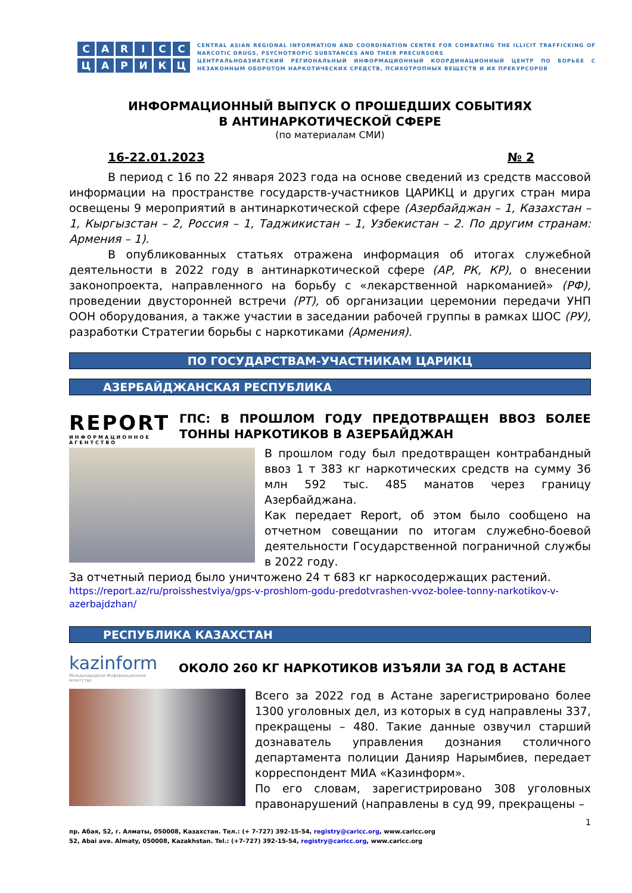CARICC
ЦАРИКЦ
CENTRAL ASIAN REGIONAL INFORMATION AND COORDINATION CENTRE FOR COMBATING THE ILLICIT TRAFFICKING OF NARCOTIC DRUGS, PSYCHOTROPIC SUBSTANCES AND THEIR PRECURSORS
ЦЕНТРАЛЬНОАЗИАТСКИЙ РЕГИОНАЛЬНЫЙ ИНФОРМАЦИОННЫЙ КООРДИНАЦИОННЫЙ ЦЕНТР ПО БОРЬБЕ С НЕЗАКОННЫМ ОБОРОТОМ НАРКОТИЧЕСКИХ СРЕДСТВ, ПСИХОТРОПНЫХ ВЕЩЕСТВ И ИХ ПРЕКУРСОРОВ
ИНФОРМАЦИОННЫЙ ВЫПУСК О ПРОШЕДШИХ СОБЫТИЯХ
В АНТИНАРКОТИЧЕСКОЙ СФЕРЕ
(по материалам СМИ)
16-22.01.2023 № 2
В период с 16 по 22 января 2023 года на основе сведений из средств массовой информации на пространстве государств-участников ЦАРИКЦ и других стран мира освещены 9 мероприятий в антинаркотической сфере (Азербайджан – 1, Казахстан – 1, Кыргызстан – 2, Россия – 1, Таджикистан – 1, Узбекистан – 2. По другим странам: Армения – 1).
В опубликованных статьях отражена информация об итогах служебной деятельности в 2022 году в антинаркотической сфере (АР, РК, КР), о внесении законопроекта, направленного на борьбу с «лекарственной наркоманией» (РФ), проведении двусторонней встречи (РТ), об организации церемонии передачи УНП ООН оборудования, а также участии в заседании рабочей группы в рамках ШОС (РУ), разработки Стратегии борьбы с наркотиками (Армения).
ПО ГОСУДАРСТВАМ-УЧАСТНИКАМ ЦАРИКЦ
АЗЕРБАЙДЖАНСКАЯ РЕСПУБЛИКА
REPORT
ИНФОРМАЦИОННОЕ АГЕНТСТВО
ГПС: В ПРОШЛОМ ГОДУ ПРЕДОТВРАЩЕН ВВОЗ БОЛЕЕ ТОННЫ НАРКОТИКОВ В АЗЕРБАЙДЖАН
В прошлом году был предотвращен контрабандный ввоз 1 т 383 кг наркотических средств на сумму 36 млн 592 тыс. 485 манатов через границу Азербайджана.
Как передает Report, об этом было сообщено на отчетном совещании по итогам служебно-боевой деятельности Государственной пограничной службы в 2022 году.
За отчетный период было уничтожено 24 т 683 кг наркосодержащих растений.
https://report.az/ru/proisshestviya/gps-v-proshlom-godu-predotvrashen-vvoz-bolee-tonny-narkotikov-v-azerbajdzhan/
РЕСПУБЛИКА КАЗАХСТАН
kazinform
Международное Информационное Агентство
ОКОЛО 260 КГ НАРКОТИКОВ ИЗЪЯЛИ ЗА ГОД В АСТАНЕ
Всего за 2022 год в Астане зарегистрировано более 1300 уголовных дел, из которых в суд направлены 337, прекращены – 480. Такие данные озвучил старший дознаватель управления дознания столичного департамента полиции Данияр Нарымбиев, передает корреспондент МИА «Казинформ».
По его словам, зарегистрировано 308 уголовных правонарушений (направлены в суд 99, прекращены –
1
пр. Абая, 52, г. Алматы, 050008, Казахстан. Тел.: (+ 7-727) 392-15-54, registry@caricc.org, www.caricc.org
52, Abai ave. Almaty, 050008, Kazakhstan. Tel.: (+7-727) 392-15-54, registry@caricc.org, www.caricc.org